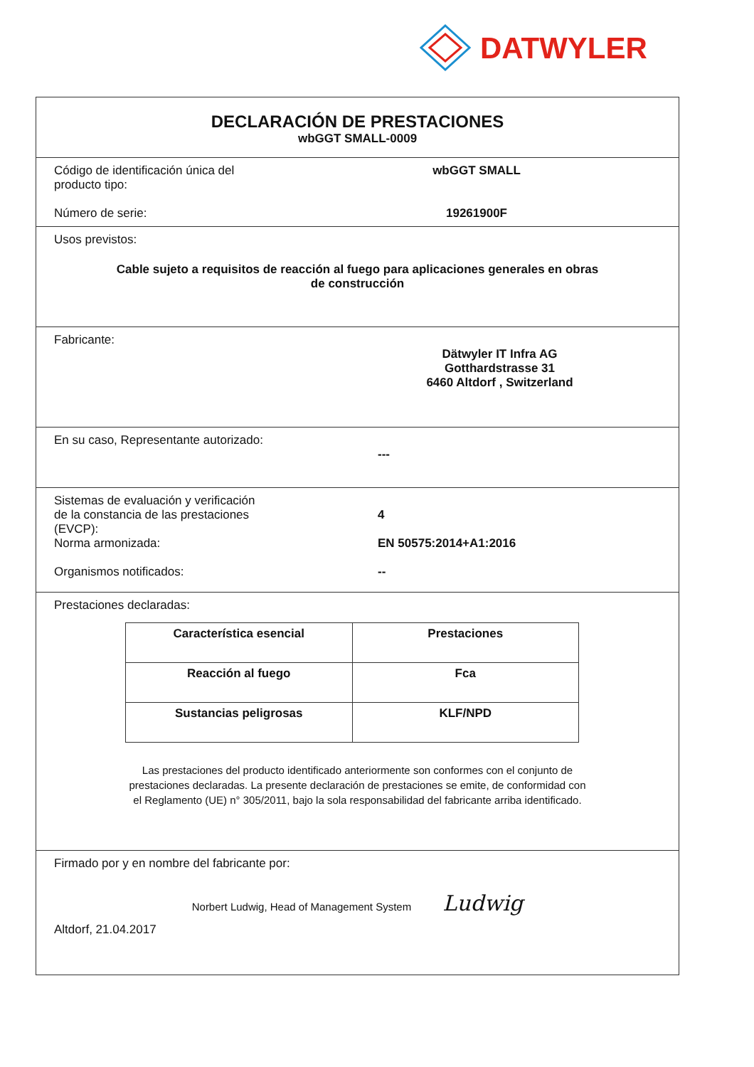DATWYLER
DECLARACIÓN DE PRESTACIONES
wbGGT SMALL-0009
Código de identificación única del
producto tipo:
wbGGT SMALL
Número de serie: 19261900F
Usos previstos:
Cable sujeto a requisitos de reacción al fuego para aplicaciones generales en obras
de construcción
Fabricante:
Dätwyler IT Infra AG
Gotthardstrasse 31
6460 Altdorf , Switzerland
En su caso, Representante autorizado:
---
Sistemas de evaluación y verificación
de la constancia de las prestaciones
(EVCP):
Norma armonizada:
4
EN 50575:2014+A1:2016
Organismos notificados: --
Prestaciones declaradas:
| Característica esencial | Prestaciones |
| --- | --- |
| Reacción al fuego | Fca |
| Sustancias peligrosas | KLF/NPD |
Las prestaciones del producto identificado anteriormente son conformes con el conjunto de
prestaciones declaradas. La presente declaración de prestaciones se emite, de conformidad con
el Reglamento (UE) n° 305/2011, bajo la sola responsabilidad del fabricante arriba identificado.
Firmado por y en nombre del fabricante por:
Norbert Ludwig, Head of Management System Ludwig
Altdorf, 21.04.2017